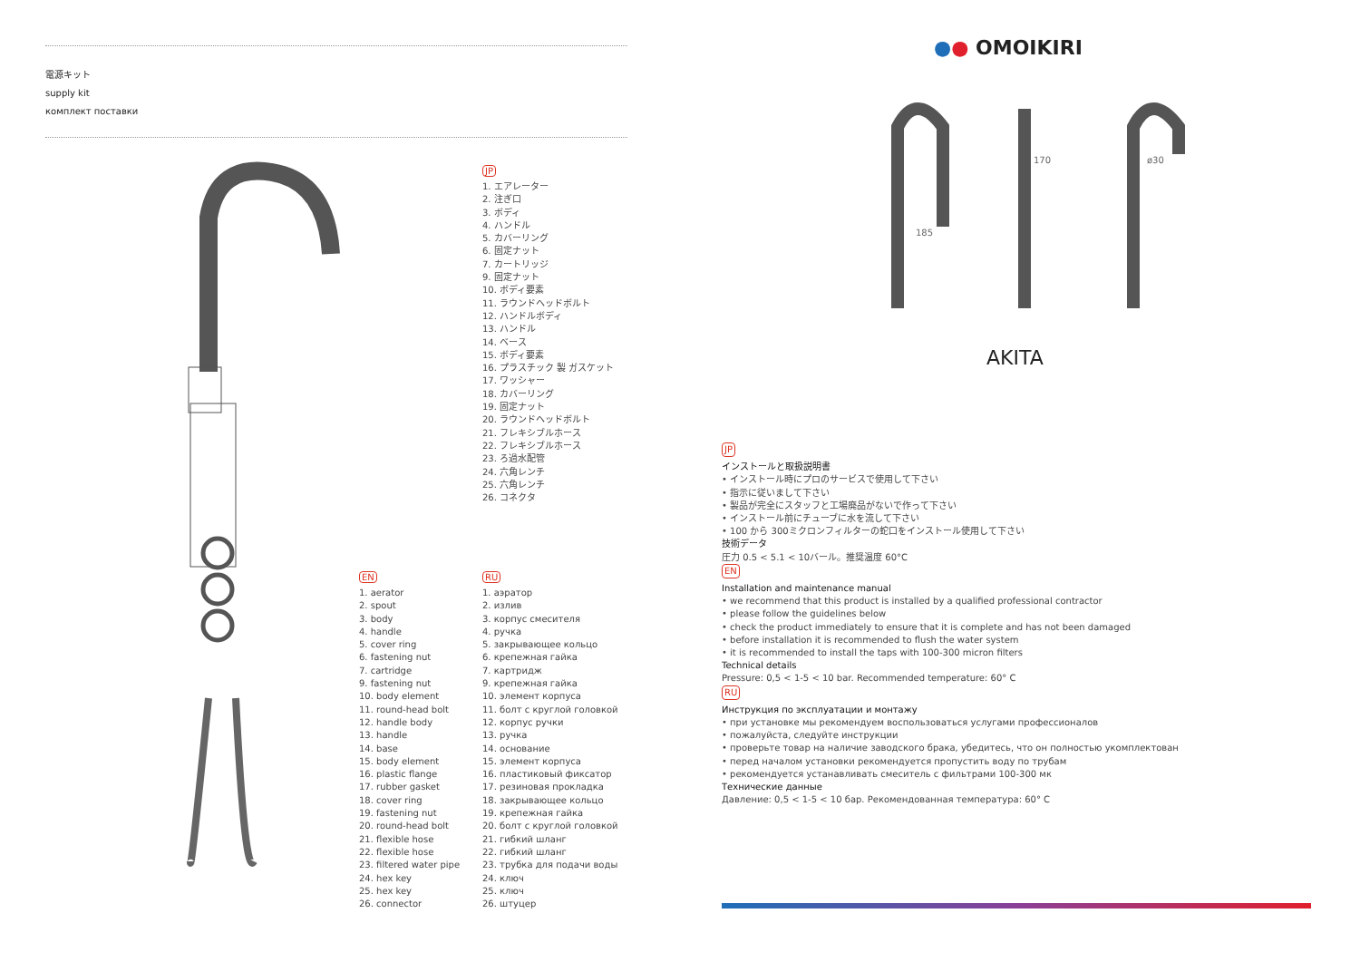電源キット
supply kit
комплект поставки
JP
1. エアレーター
2. 注ぎ口
3. ボディ
4. ハンドル
5. カバーリング
6. 固定ナット
7. カートリッジ
9. 固定ナット
10. ボディ要素
11. ラウンドヘッドボルト
12. ハンドルボディ
13. ハンドル
14. ベース
15. ボディ要素
16. プラスチック 製 ガスケット
17. ワッシャー
18. カバーリング
19. 固定ナット
20. ラウンドヘッドボルト
21. フレキシブルホース
22. フレキシブルホース
23. ろ過水配管
24. 六角レンチ
25. 六角レンチ
26. コネクタ
EN
1. aerator
2. spout
3. body
4. handle
5. cover ring
6. fastening nut
7. cartridge
9. fastening nut
10. body element
11. round-head bolt
12. handle body
13. handle
14. base
15. body element
16. plastic flange
17. rubber gasket
18. cover ring
19. fastening nut
20. round-head bolt
21. flexible hose
22. flexible hose
23. filtered water pipe
24. hex key
25. hex key
26. connector
RU
1. аэратор
2. излив
3. корпус смесителя
4. ручка
5. закрывающее кольцо
6. крепежная гайка
7. картридж
9. крепежная гайка
10. элемент корпуса
11. болт с круглой головкой
12. корпус ручки
13. ручка
14. основание
15. элемент корпуса
16. пластиковый фиксатор
17. резиновая прокладка
18. закрывающее кольцо
19. крепежная гайка
20. болт с круглой головкой
21. гибкий шланг
22. гибкий шланг
23. трубка для подачи воды
24. ключ
25. ключ
26. штуцер
●● OMOIKIRI
185
170
ø30
AKITA
JP
インストールと取扱説明書
• インストール時にプロのサービスで使用して下さい
• 指示に従いまして下さい
• 製品が完全にスタッフと工場廃品がないで作って下さい
• インストール前にチューブに水を流して下さい
• 100 から 300ミクロンフィルターの蛇口をインストール使用して下さい
技術データ
圧力 0.5 < 5.1 < 10バール。推奨温度 60°C
EN
Installation and maintenance manual
• we recommend that this product is installed by a qualified professional contractor
• please follow the guidelines below
• check the product immediately to ensure that it is complete and has not been damaged
• before installation it is recommended to flush the water system
• it is recommended to install the taps with 100-300 micron filters
Technical details
Pressure: 0,5 < 1-5 < 10 bar. Recommended temperature: 60° C
RU
Инструкция по эксплуатации и монтажу
• при установке мы рекомендуем воспользоваться услугами профессионалов
• пожалуйста, следуйте инструкции
• проверьте товар на наличие заводского брака, убедитесь, что он полностью укомплектован
• перед началом установки рекомендуется пропустить воду по трубам
• рекомендуется устанавливать смеситель с фильтрами 100-300 мк
Технические данные
Давление: 0,5 < 1-5 < 10 бар. Рекомендованная температура: 60° C